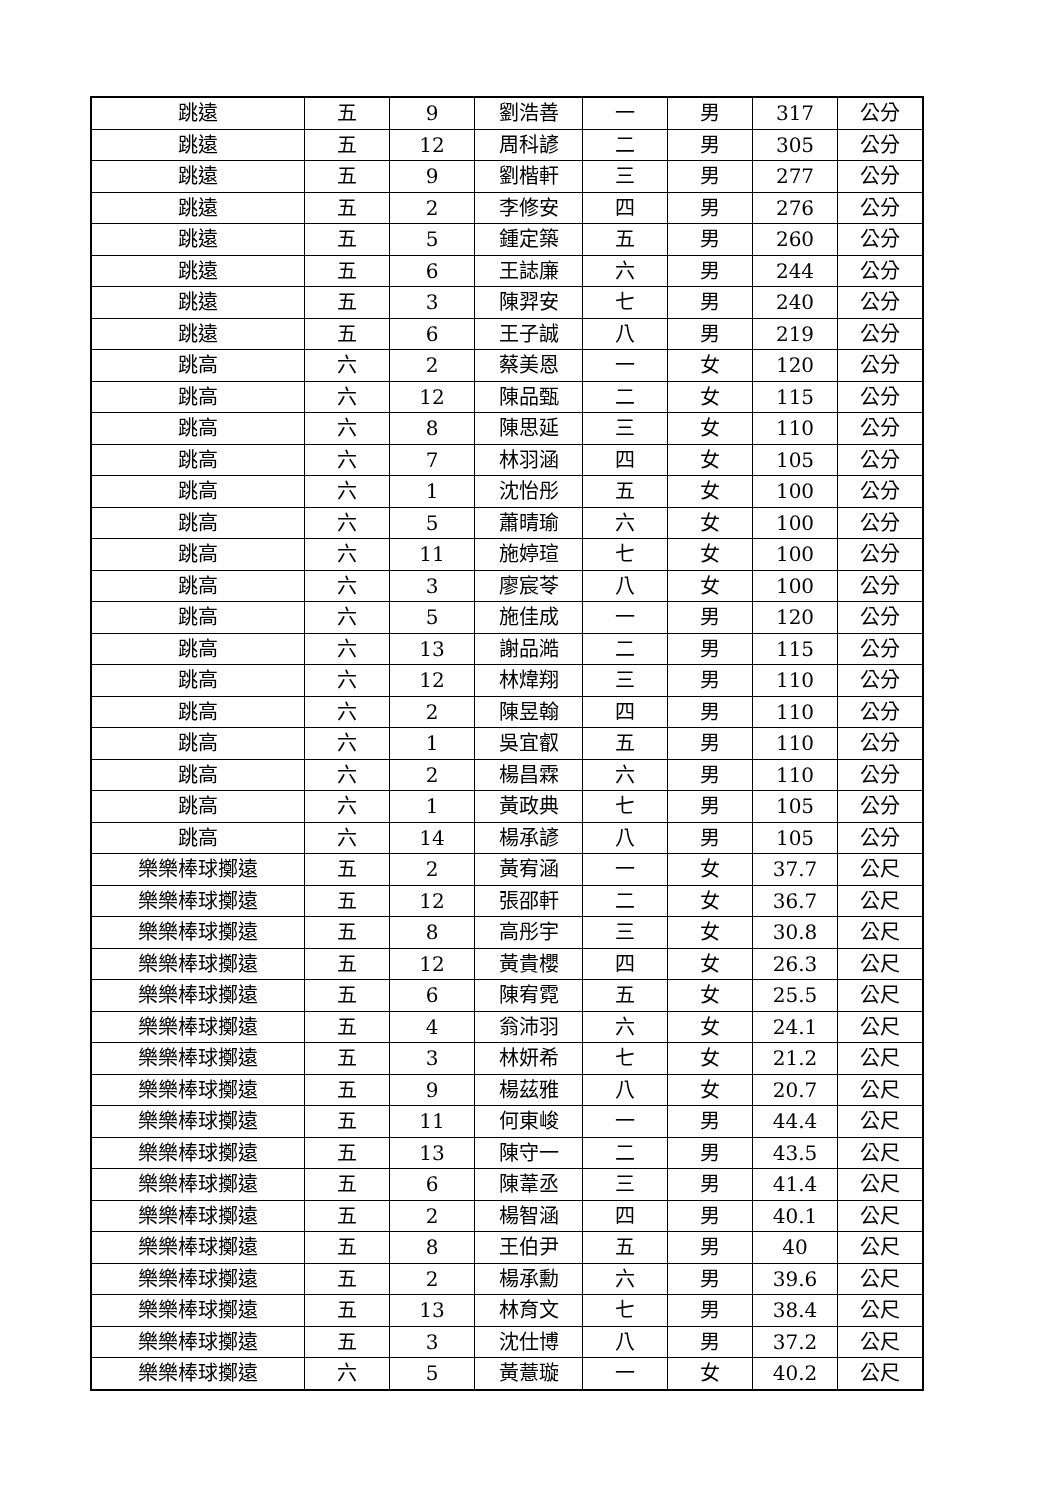| 跳遠 | 五 | 9 | 劉浩善 | 一 | 男 | 317 | 公分 |
| 跳遠 | 五 | 12 | 周科諺 | 二 | 男 | 305 | 公分 |
| 跳遠 | 五 | 9 | 劉楷軒 | 三 | 男 | 277 | 公分 |
| 跳遠 | 五 | 2 | 李修安 | 四 | 男 | 276 | 公分 |
| 跳遠 | 五 | 5 | 鍾定築 | 五 | 男 | 260 | 公分 |
| 跳遠 | 五 | 6 | 王誌廉 | 六 | 男 | 244 | 公分 |
| 跳遠 | 五 | 3 | 陳羿安 | 七 | 男 | 240 | 公分 |
| 跳遠 | 五 | 6 | 王子誠 | 八 | 男 | 219 | 公分 |
| 跳高 | 六 | 2 | 蔡美恩 | 一 | 女 | 120 | 公分 |
| 跳高 | 六 | 12 | 陳品甄 | 二 | 女 | 115 | 公分 |
| 跳高 | 六 | 8 | 陳思延 | 三 | 女 | 110 | 公分 |
| 跳高 | 六 | 7 | 林羽涵 | 四 | 女 | 105 | 公分 |
| 跳高 | 六 | 1 | 沈怡彤 | 五 | 女 | 100 | 公分 |
| 跳高 | 六 | 5 | 蕭晴瑜 | 六 | 女 | 100 | 公分 |
| 跳高 | 六 | 11 | 施婷瑄 | 七 | 女 | 100 | 公分 |
| 跳高 | 六 | 3 | 廖宸苓 | 八 | 女 | 100 | 公分 |
| 跳高 | 六 | 5 | 施佳成 | 一 | 男 | 120 | 公分 |
| 跳高 | 六 | 13 | 謝品澔 | 二 | 男 | 115 | 公分 |
| 跳高 | 六 | 12 | 林煒翔 | 三 | 男 | 110 | 公分 |
| 跳高 | 六 | 2 | 陳昱翰 | 四 | 男 | 110 | 公分 |
| 跳高 | 六 | 1 | 吳宜叡 | 五 | 男 | 110 | 公分 |
| 跳高 | 六 | 2 | 楊昌霖 | 六 | 男 | 110 | 公分 |
| 跳高 | 六 | 1 | 黃政典 | 七 | 男 | 105 | 公分 |
| 跳高 | 六 | 14 | 楊承諺 | 八 | 男 | 105 | 公分 |
| 樂樂棒球擲遠 | 五 | 2 | 黃宥涵 | 一 | 女 | 37.7 | 公尺 |
| 樂樂棒球擲遠 | 五 | 12 | 張邵軒 | 二 | 女 | 36.7 | 公尺 |
| 樂樂棒球擲遠 | 五 | 8 | 高彤宇 | 三 | 女 | 30.8 | 公尺 |
| 樂樂棒球擲遠 | 五 | 12 | 黃貴櫻 | 四 | 女 | 26.3 | 公尺 |
| 樂樂棒球擲遠 | 五 | 6 | 陳宥霓 | 五 | 女 | 25.5 | 公尺 |
| 樂樂棒球擲遠 | 五 | 4 | 翁沛羽 | 六 | 女 | 24.1 | 公尺 |
| 樂樂棒球擲遠 | 五 | 3 | 林妍希 | 七 | 女 | 21.2 | 公尺 |
| 樂樂棒球擲遠 | 五 | 9 | 楊茲雅 | 八 | 女 | 20.7 | 公尺 |
| 樂樂棒球擲遠 | 五 | 11 | 何東峻 | 一 | 男 | 44.4 | 公尺 |
| 樂樂棒球擲遠 | 五 | 13 | 陳守一 | 二 | 男 | 43.5 | 公尺 |
| 樂樂棒球擲遠 | 五 | 6 | 陳葦丞 | 三 | 男 | 41.4 | 公尺 |
| 樂樂棒球擲遠 | 五 | 2 | 楊智涵 | 四 | 男 | 40.1 | 公尺 |
| 樂樂棒球擲遠 | 五 | 8 | 王伯尹 | 五 | 男 | 40 | 公尺 |
| 樂樂棒球擲遠 | 五 | 2 | 楊承勳 | 六 | 男 | 39.6 | 公尺 |
| 樂樂棒球擲遠 | 五 | 13 | 林育文 | 七 | 男 | 38.4 | 公尺 |
| 樂樂棒球擲遠 | 五 | 3 | 沈仕博 | 八 | 男 | 37.2 | 公尺 |
| 樂樂棒球擲遠 | 六 | 5 | 黃薏璇 | 一 | 女 | 40.2 | 公尺 |